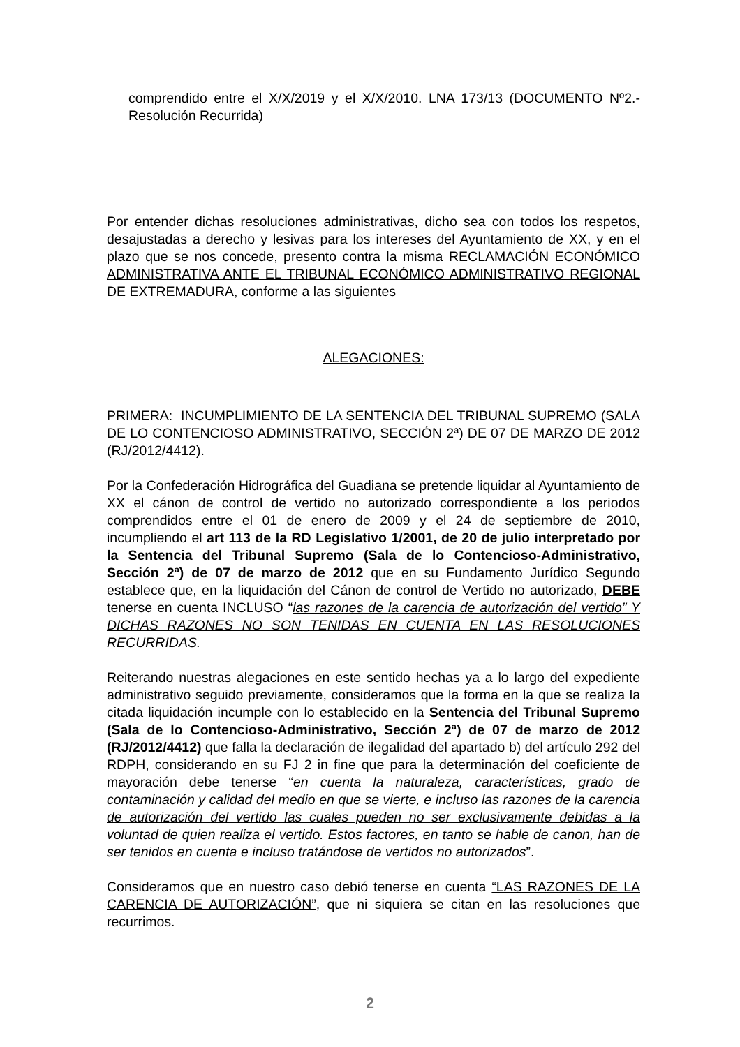comprendido entre el X/X/2019 y el X/X/2010. LNA 173/13 (DOCUMENTO Nº2.-Resolución Recurrida)
Por entender dichas resoluciones administrativas, dicho sea con todos los respetos, desajustadas a derecho y lesivas para los intereses del Ayuntamiento de XX, y en el plazo que se nos concede, presento contra la misma RECLAMACIÓN ECONÓMICO ADMINISTRATIVA ANTE EL TRIBUNAL ECONÓMICO ADMINISTRATIVO REGIONAL DE EXTREMADURA, conforme a las siguientes
ALEGACIONES:
PRIMERA: INCUMPLIMIENTO DE LA SENTENCIA DEL TRIBUNAL SUPREMO (SALA DE LO CONTENCIOSO ADMINISTRATIVO, SECCIÓN 2ª) DE 07 DE MARZO DE 2012 (RJ/2012/4412).
Por la Confederación Hidrográfica del Guadiana se pretende liquidar al Ayuntamiento de XX el cánon de control de vertido no autorizado correspondiente a los periodos comprendidos entre el 01 de enero de 2009 y el 24 de septiembre de 2010, incumpliendo el art 113 de la RD Legislativo 1/2001, de 20 de julio interpretado por la Sentencia del Tribunal Supremo (Sala de lo Contencioso-Administrativo, Sección 2ª) de 07 de marzo de 2012 que en su Fundamento Jurídico Segundo establece que, en la liquidación del Cánon de control de Vertido no autorizado, DEBE tenerse en cuenta INCLUSO “las razones de la carencia de autorización del vertido” Y DICHAS RAZONES NO SON TENIDAS EN CUENTA EN LAS RESOLUCIONES RECURRIDAS.
Reiterando nuestras alegaciones en este sentido hechas ya a lo largo del expediente administrativo seguido previamente, consideramos que la forma en la que se realiza la citada liquidación incumple con lo establecido en la Sentencia del Tribunal Supremo (Sala de lo Contencioso-Administrativo, Sección 2ª) de 07 de marzo de 2012 (RJ/2012/4412) que falla la declaración de ilegalidad del apartado b) del artículo 292 del RDPH, considerando en su FJ 2 in fine que para la determinación del coeficiente de mayoración debe tenerse “en cuenta la naturaleza, características, grado de contaminación y calidad del medio en que se vierte, e incluso las razones de la carencia de autorización del vertido las cuales pueden no ser exclusivamente debidas a la voluntad de quien realiza el vertido. Estos factores, en tanto se hable de canon, han de ser tenidos en cuenta e incluso tratándose de vertidos no autorizados”.
Consideramos que en nuestro caso debió tenerse en cuenta “LAS RAZONES DE LA CARENCIA DE AUTORIZACIÓN”, que ni siquiera se citan en las resoluciones que recurrimos.
2